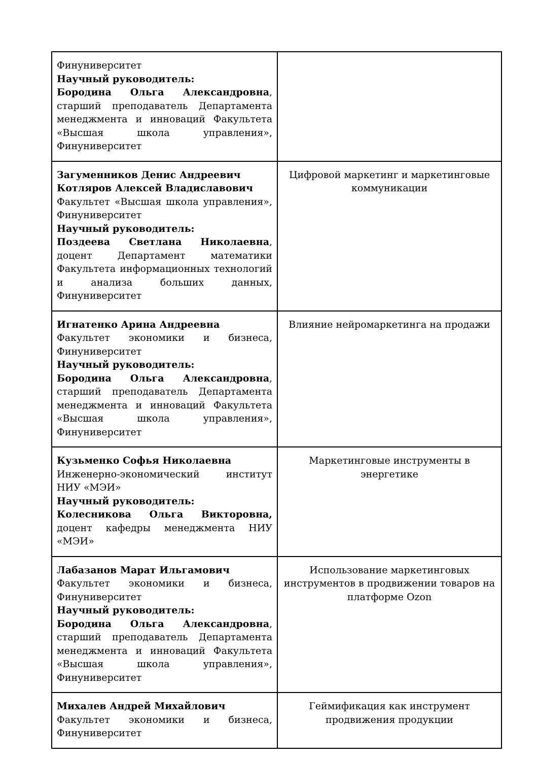| Финуниверситет Научный руководитель: Бородина Ольга Александровна , старший преподаватель Департамента менеджмента и инноваций Факультета «Высшая школа управления», Финуниверситет | |
| Загуменников Денис Андреевич Котляров Алексей Владиславович Факультет «Высшая школа управления», Финуниверситет Научный руководитель: Поздеева Светлана Николаевна , доцент Департамент математики Факультета информационных технологий и анализа больших данных, Финуниверситет | Цифровой маркетинг и маркетинговые коммуникации |
| Игнатенко Арина Андреевна Факультет экономики и бизнеса, Финуниверситет Научный руководитель: Бородина Ольга Александровна , старший преподаватель Департамента менеджмента и инноваций Факультета «Высшая школа управления», Финуниверситет | Влияние нейромаркетинга на продажи |
| Кузьменко Софья Николаевна Инженерно-экономический институт НИУ «МЭИ» Научный руководитель: Колесникова Ольга Викторовна, доцент кафедры менеджмента НИУ «МЭИ» | Маркетинговые инструменты в энергетике |
| Лабазанов Марат Ильгамович Факультет экономики и бизнеса, Финуниверситет Научный руководитель: Бородина Ольга Александровна , старший преподаватель Департамента менеджмента и инноваций Факультета «Высшая школа управления», Финуниверситет | Использование маркетинговых инструментов в продвижении товаров на платформе Ozon |
| Михалев Андрей Михайлович Факультет экономики и бизнеса, Финуниверситет | Геймификация как инструмент продвижения продукции |